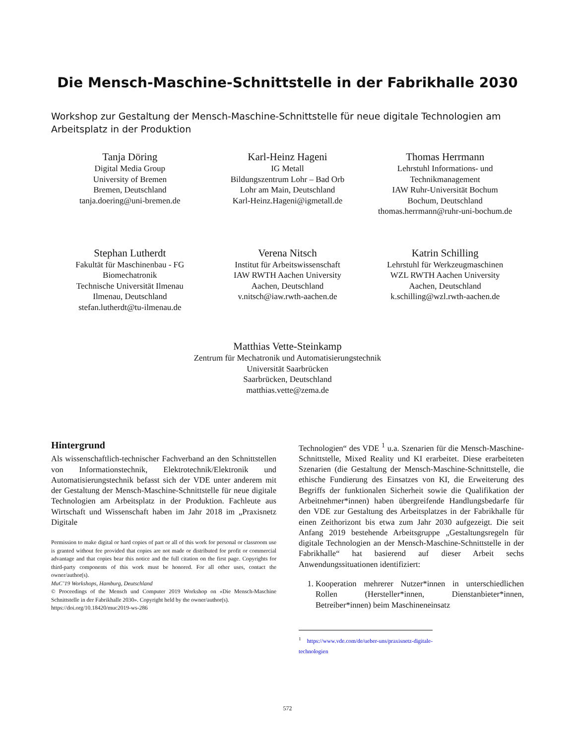Die Mensch-Maschine-Schnittstelle in der Fabrikhalle 2030
Workshop zur Gestaltung der Mensch-Maschine-Schnittstelle für neue digitale Technologien am Arbeitsplatz in der Produktion
Tanja Döring
Digital Media Group
University of Bremen
Bremen, Deutschland
tanja.doering@uni-bremen.de
Karl-Heinz Hageni
IG Metall
Bildungszentrum Lohr – Bad Orb
Lohr am Main, Deutschland
Karl-Heinz.Hageni@igmetall.de
Thomas Herrmann
Lehrstuhl Informations- und Technikmanagement
IAW Ruhr-Universität Bochum
Bochum, Deutschland
thomas.herrmann@ruhr-uni-bochum.de
Stephan Lutherdt
Fakultät für Maschinenbau - FG Biomechatronik
Technische Universität Ilmenau
Ilmenau, Deutschland
stefan.lutherdt@tu-ilmenau.de
Verena Nitsch
Institut für Arbeitswissenschaft
IAW RWTH Aachen University
Aachen, Deutschland
v.nitsch@iaw.rwth-aachen.de
Katrin Schilling
Lehrstuhl für Werkzeugmaschinen
WZL RWTH Aachen University
Aachen, Deutschland
k.schilling@wzl.rwth-aachen.de
Matthias Vette-Steinkamp
Zentrum für Mechatronik und Automatisierungstechnik
Universität Saarbrücken
Saarbrücken, Deutschland
matthias.vette@zema.de
Hintergrund
Als wissenschaftlich-technischer Fachverband an den Schnittstellen von Informationstechnik, Elektrotechnik/Elektronik und Automatisierungstechnik befasst sich der VDE unter anderem mit der Gestaltung der Mensch-Maschine-Schnittstelle für neue digitale Technologien am Arbeitsplatz in der Produktion. Fachleute aus Wirtschaft und Wissenschaft haben im Jahr 2018 im „Praxisnetz Digitale
Permission to make digital or hard copies of part or all of this work for personal or classroom use is granted without fee provided that copies are not made or distributed for profit or commercial advantage and that copies bear this notice and the full citation on the first page. Copyrights for third-party components of this work must be honored. For all other uses, contact the owner/author(s).
MuC’19 Workshops, Hamburg, Deutschland
© Proceedings of the Mensch und Computer 2019 Workshop on «Die Mensch-Maschine Schnittstelle in der Fabrikhalle 2030». Copyright held by the owner/author(s).
https://doi.org/10.18420/muc2019-ws-286
Technologien“ des VDE <sup>1</sup> u.a. Szenarien für die Mensch-Maschine-Schnittstelle, Mixed Reality und KI erarbeitet. Diese erarbeiteten Szenarien (die Gestaltung der Mensch-Maschine-Schnittstelle, die ethische Fundierung des Einsatzes von KI, die Erweiterung des Begriffs der funktionalen Sicherheit sowie die Qualifikation der Arbeitnehmer*innen) haben übergreifende Handlungsbedarfe für den VDE zur Gestaltung des Arbeitsplatzes in der Fabrikhalle für einen Zeithorizont bis etwa zum Jahr 2030 aufgezeigt. Die seit Anfang 2019 bestehende Arbeitsgruppe „Gestaltungsregeln für digitale Technologien an der Mensch-Maschine-Schnittstelle in der Fabrikhalle“ hat basierend auf dieser Arbeit sechs Anwendungssituationen identifiziert:
1. Kooperation mehrerer Nutzer*innen in unterschiedlichen Rollen (Hersteller*innen, Dienstanbieter*innen, Betreiber*innen) beim Maschineneinsatz
<sup>1</sup> https://www.vde.com/de/ueber-uns/praxisnetz-digitale-technologien
572